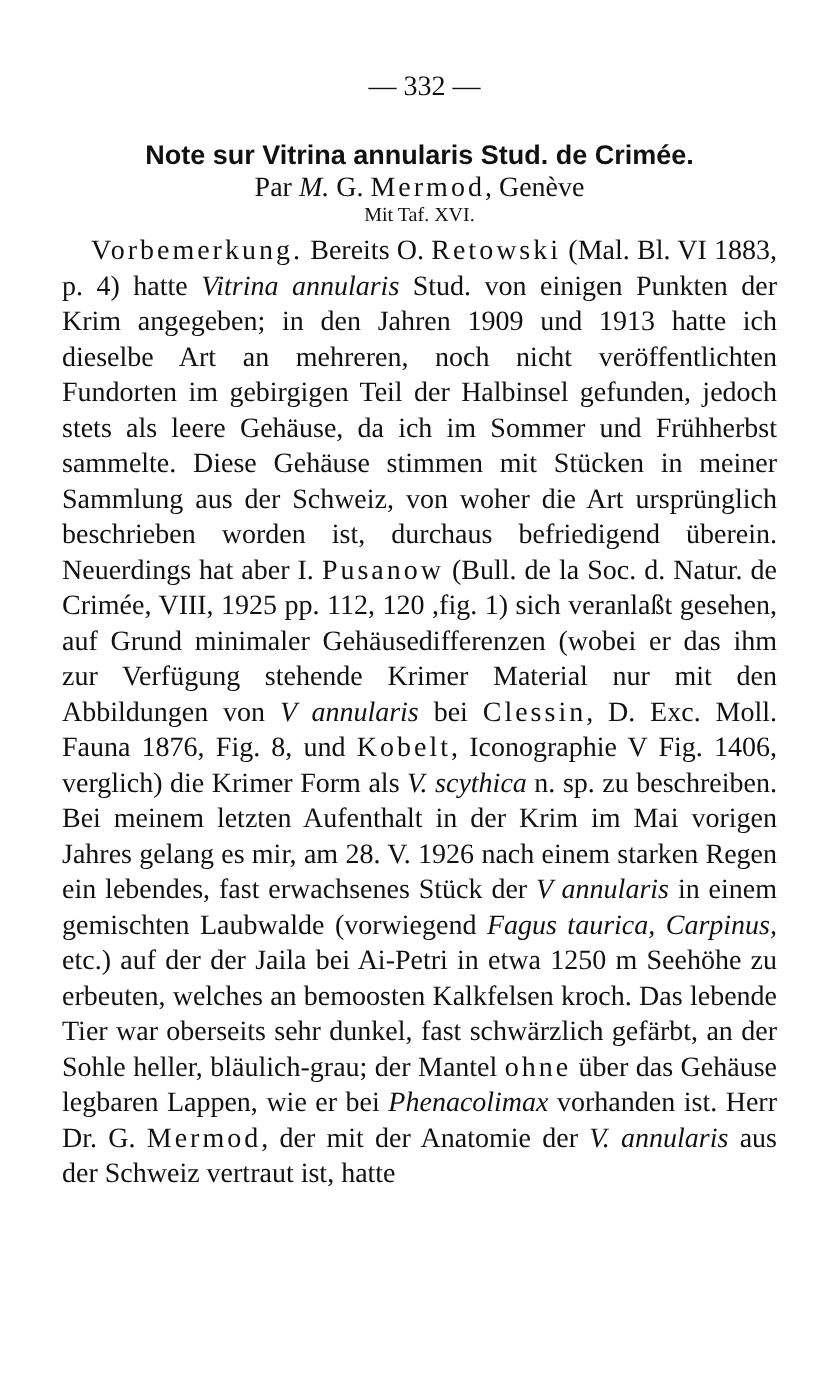— 332 —
Note sur Vitrina annularis Stud. de Crimée.
Par M. G. Mermod, Genève
Mit Taf. XVI.
Vorbemerkung. Bereits O. Retowski (Mal. Bl. VI 1883, p. 4) hatte Vitrina annularis Stud. von einigen Punkten der Krim angegeben; in den Jahren 1909 und 1913 hatte ich dieselbe Art an mehreren, noch nicht veröffentlichten Fundorten im gebirgigen Teil der Halbinsel gefunden, jedoch stets als leere Gehäuse, da ich im Sommer und Frühherbst sammelte. Diese Gehäuse stimmen mit Stücken in meiner Sammlung aus der Schweiz, von woher die Art ursprünglich beschrieben worden ist, durchaus befriedigend überein. Neuerdings hat aber I. Pusanow (Bull. de la Soc. d. Natur. de Crimée, VIII, 1925 pp. 112, 120 ,fig. 1) sich veranlaßt gesehen, auf Grund minimaler Gehäusedifferenzen (wobei er das ihm zur Verfügung stehende Krimer Material nur mit den Abbildungen von V annularis bei Clessin, D. Exc. Moll. Fauna 1876, Fig. 8, und Kobelt, Iconographie V Fig. 1406, verglich) die Krimer Form als V. scythica n. sp. zu beschreiben. Bei meinem letzten Aufenthalt in der Krim im Mai vorigen Jahres gelang es mir, am 28. V. 1926 nach einem starken Regen ein lebendes, fast erwachsenes Stück der V annularis in einem gemischten Laubwalde (vorwiegend Fagus taurica, Carpinus, etc.) auf der der Jaila bei Ai-Petri in etwa 1250 m Seehöhe zu erbeuten, welches an bemoosten Kalkfelsen kroch. Das lebende Tier war oberseits sehr dunkel, fast schwärzlich gefärbt, an der Sohle heller, bläulich-grau; der Mantel ohne über das Gehäuse legbaren Lappen, wie er bei Phenacolimax vorhanden ist. Herr Dr. G. Mermod, der mit der Anatomie der V. annularis aus der Schweiz vertraut ist, hatte